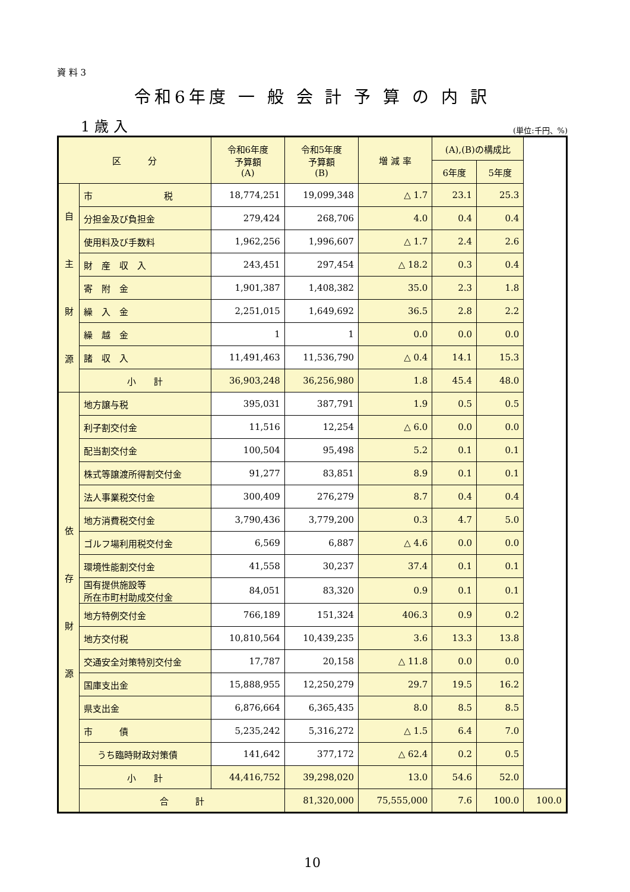資 料 3
令和6年度 一 般 会 計 予 算 の 内 訳
1 歳 入 (単位:千円、%)
| 区 分 | | 令和6年度 予算額 (A) | 令和5年度 予算額 (B) | 増 減 率 | (A),(B)の構成比 | | |
| --- | --- | --- | --- | --- | --- | --- | --- |
| | | | | | 6年度 | 5年度 | |
| 自 主 財 源 | 市 税 | 18,774,251 | 19,099,348 | △ 1.7 | 23.1 | 25.3 | |
| | 分担金及び負担金 | 279,424 | 268,706 | 4.0 | 0.4 | 0.4 | |
| | 使用料及び手数料 | 1,962,256 | 1,996,607 | △ 1.7 | 2.4 | 2.6 | |
| | 財 産 収 入 | 243,451 | 297,454 | △ 18.2 | 0.3 | 0.4 | |
| | 寄 附 金 | 1,901,387 | 1,408,382 | 35.0 | 2.3 | 1.8 | |
| | 繰 入 金 | 2,251,015 | 1,649,692 | 36.5 | 2.8 | 2.2 | |
| | 繰 越 金 | 1 | 1 | 0.0 | 0.0 | 0.0 | |
| | 諸 収 入 | 11,491,463 | 11,536,790 | △ 0.4 | 14.1 | 15.3 | |
| | 小 計 | 36,903,248 | 36,256,980 | 1.8 | 45.4 | 48.0 | |
| 依 存 財 源 | 地方譲与税 | 395,031 | 387,791 | 1.9 | 0.5 | 0.5 | |
| | 利子割交付金 | 11,516 | 12,254 | △ 6.0 | 0.0 | 0.0 | |
| | 配当割交付金 | 100,504 | 95,498 | 5.2 | 0.1 | 0.1 | |
| | 株式等譲渡所得割交付金 | 91,277 | 83,851 | 8.9 | 0.1 | 0.1 | |
| | 法人事業税交付金 | 300,409 | 276,279 | 8.7 | 0.4 | 0.4 | |
| | 地方消費税交付金 | 3,790,436 | 3,779,200 | 0.3 | 4.7 | 5.0 | |
| | ゴルフ場利用税交付金 | 6,569 | 6,887 | △ 4.6 | 0.0 | 0.0 | |
| | 環境性能割交付金 | 41,558 | 30,237 | 37.4 | 0.1 | 0.1 | |
| | 国有提供施設等 所在市町村助成交付金 | 84,051 | 83,320 | 0.9 | 0.1 | 0.1 | |
| | 地方特例交付金 | 766,189 | 151,324 | 406.3 | 0.9 | 0.2 | |
| | 地方交付税 | 10,810,564 | 10,439,235 | 3.6 | 13.3 | 13.8 | |
| | 交通安全対策特別交付金 | 17,787 | 20,158 | △ 11.8 | 0.0 | 0.0 | |
| | 国庫支出金 | 15,888,955 | 12,250,279 | 29.7 | 19.5 | 16.2 | |
| | 県支出金 | 6,876,664 | 6,365,435 | 8.0 | 8.5 | 8.5 | |
| | 市 債 | 5,235,242 | 5,316,272 | △ 1.5 | 6.4 | 7.0 | |
| | うち臨時財政対策債 | 141,642 | 377,172 | △ 62.4 | 0.2 | 0.5 | |
| | 小 計 | 44,416,752 | 39,298,020 | 13.0 | 54.6 | 52.0 | |
| | 合 計 | | 81,320,000 | 75,555,000 | 7.6 | 100.0 | 100.0 |
10